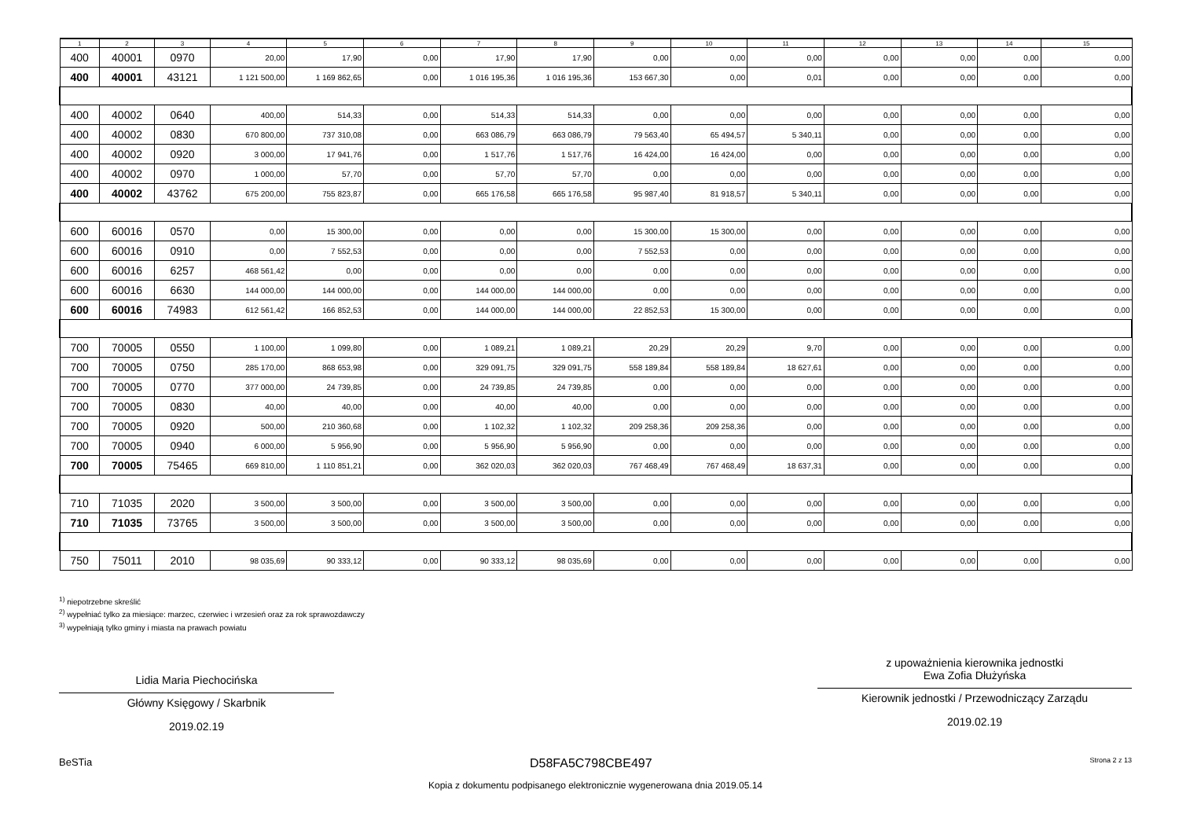| 1 | 2 | 3 | 4 | 5 | 6 | 7 | 8 | 9 | 10 | 11 | 12 | 13 | 14 | 15 |
| --- | --- | --- | --- | --- | --- | --- | --- | --- | --- | --- | --- | --- | --- | --- |
| 400 | 40001 | 0970 | 20,00 | 17,90 | 0,00 | 17,90 | 17,90 | 0,00 | 0,00 | 0,00 | 0,00 | 0,00 | 0,00 | 0,00 |
| 400 | 40001 | 43121 | 1 121 500,00 | 1 169 862,65 | 0,00 | 1 016 195,36 | 1 016 195,36 | 153 667,30 | 0,00 | 0,01 | 0,00 | 0,00 | 0,00 | 0,00 |
| 400 | 40002 | 0640 | 400,00 | 514,33 | 0,00 | 514,33 | 514,33 | 0,00 | 0,00 | 0,00 | 0,00 | 0,00 | 0,00 | 0,00 |
| 400 | 40002 | 0830 | 670 800,00 | 737 310,08 | 0,00 | 663 086,79 | 663 086,79 | 79 563,40 | 65 494,57 | 5 340,11 | 0,00 | 0,00 | 0,00 | 0,00 |
| 400 | 40002 | 0920 | 3 000,00 | 17 941,76 | 0,00 | 1 517,76 | 1 517,76 | 16 424,00 | 16 424,00 | 0,00 | 0,00 | 0,00 | 0,00 | 0,00 |
| 400 | 40002 | 0970 | 1 000,00 | 57,70 | 0,00 | 57,70 | 57,70 | 0,00 | 0,00 | 0,00 | 0,00 | 0,00 | 0,00 | 0,00 |
| 400 | 40002 | 43762 | 675 200,00 | 755 823,87 | 0,00 | 665 176,58 | 665 176,58 | 95 987,40 | 81 918,57 | 5 340,11 | 0,00 | 0,00 | 0,00 | 0,00 |
| 600 | 60016 | 0570 | 0,00 | 15 300,00 | 0,00 | 0,00 | 0,00 | 15 300,00 | 15 300,00 | 0,00 | 0,00 | 0,00 | 0,00 | 0,00 |
| 600 | 60016 | 0910 | 0,00 | 7 552,53 | 0,00 | 0,00 | 0,00 | 7 552,53 | 0,00 | 0,00 | 0,00 | 0,00 | 0,00 | 0,00 |
| 600 | 60016 | 6257 | 468 561,42 | 0,00 | 0,00 | 0,00 | 0,00 | 0,00 | 0,00 | 0,00 | 0,00 | 0,00 | 0,00 | 0,00 |
| 600 | 60016 | 6630 | 144 000,00 | 144 000,00 | 0,00 | 144 000,00 | 144 000,00 | 0,00 | 0,00 | 0,00 | 0,00 | 0,00 | 0,00 | 0,00 |
| 600 | 60016 | 74983 | 612 561,42 | 166 852,53 | 0,00 | 144 000,00 | 144 000,00 | 22 852,53 | 15 300,00 | 0,00 | 0,00 | 0,00 | 0,00 | 0,00 |
| 700 | 70005 | 0550 | 1 100,00 | 1 099,80 | 0,00 | 1 089,21 | 1 089,21 | 20,29 | 20,29 | 9,70 | 0,00 | 0,00 | 0,00 | 0,00 |
| 700 | 70005 | 0750 | 285 170,00 | 868 653,98 | 0,00 | 329 091,75 | 329 091,75 | 558 189,84 | 558 189,84 | 18 627,61 | 0,00 | 0,00 | 0,00 | 0,00 |
| 700 | 70005 | 0770 | 377 000,00 | 24 739,85 | 0,00 | 24 739,85 | 24 739,85 | 0,00 | 0,00 | 0,00 | 0,00 | 0,00 | 0,00 | 0,00 |
| 700 | 70005 | 0830 | 40,00 | 40,00 | 0,00 | 40,00 | 40,00 | 0,00 | 0,00 | 0,00 | 0,00 | 0,00 | 0,00 | 0,00 |
| 700 | 70005 | 0920 | 500,00 | 210 360,68 | 0,00 | 1 102,32 | 1 102,32 | 209 258,36 | 209 258,36 | 0,00 | 0,00 | 0,00 | 0,00 | 0,00 |
| 700 | 70005 | 0940 | 6 000,00 | 5 956,90 | 0,00 | 5 956,90 | 5 956,90 | 0,00 | 0,00 | 0,00 | 0,00 | 0,00 | 0,00 | 0,00 |
| 700 | 70005 | 75465 | 669 810,00 | 1 110 851,21 | 0,00 | 362 020,03 | 362 020,03 | 767 468,49 | 767 468,49 | 18 637,31 | 0,00 | 0,00 | 0,00 | 0,00 |
| 710 | 71035 | 2020 | 3 500,00 | 3 500,00 | 0,00 | 3 500,00 | 3 500,00 | 0,00 | 0,00 | 0,00 | 0,00 | 0,00 | 0,00 | 0,00 |
| 710 | 71035 | 73765 | 3 500,00 | 3 500,00 | 0,00 | 3 500,00 | 3 500,00 | 0,00 | 0,00 | 0,00 | 0,00 | 0,00 | 0,00 | 0,00 |
| 750 | 75011 | 2010 | 98 035,69 | 90 333,12 | 0,00 | 90 333,12 | 98 035,69 | 0,00 | 0,00 | 0,00 | 0,00 | 0,00 | 0,00 | 0,00 |
<sup>1)</sup> niepotrzebne skreślić
<sup>2)</sup> wypełniać tylko za miesiące: marzec, czerwiec i wrzesień oraz za rok sprawozdawczy
<sup>3)</sup> wypełniają tylko gminy i miasta na prawach powiatu
Lidia Maria Piechocińska
Główny Księgowy / Skarbnik
2019.02.19
z upoważnienia kierownika jednostki
Ewa Zofia Dłużyńska
Kierownik jednostki / Przewodniczący Zarządu
2019.02.19
BeSTia D58FA5C798CBE497 Strona 2 z 13
Kopia z dokumentu podpisanego elektronicznie wygenerowana dnia 2019.05.14